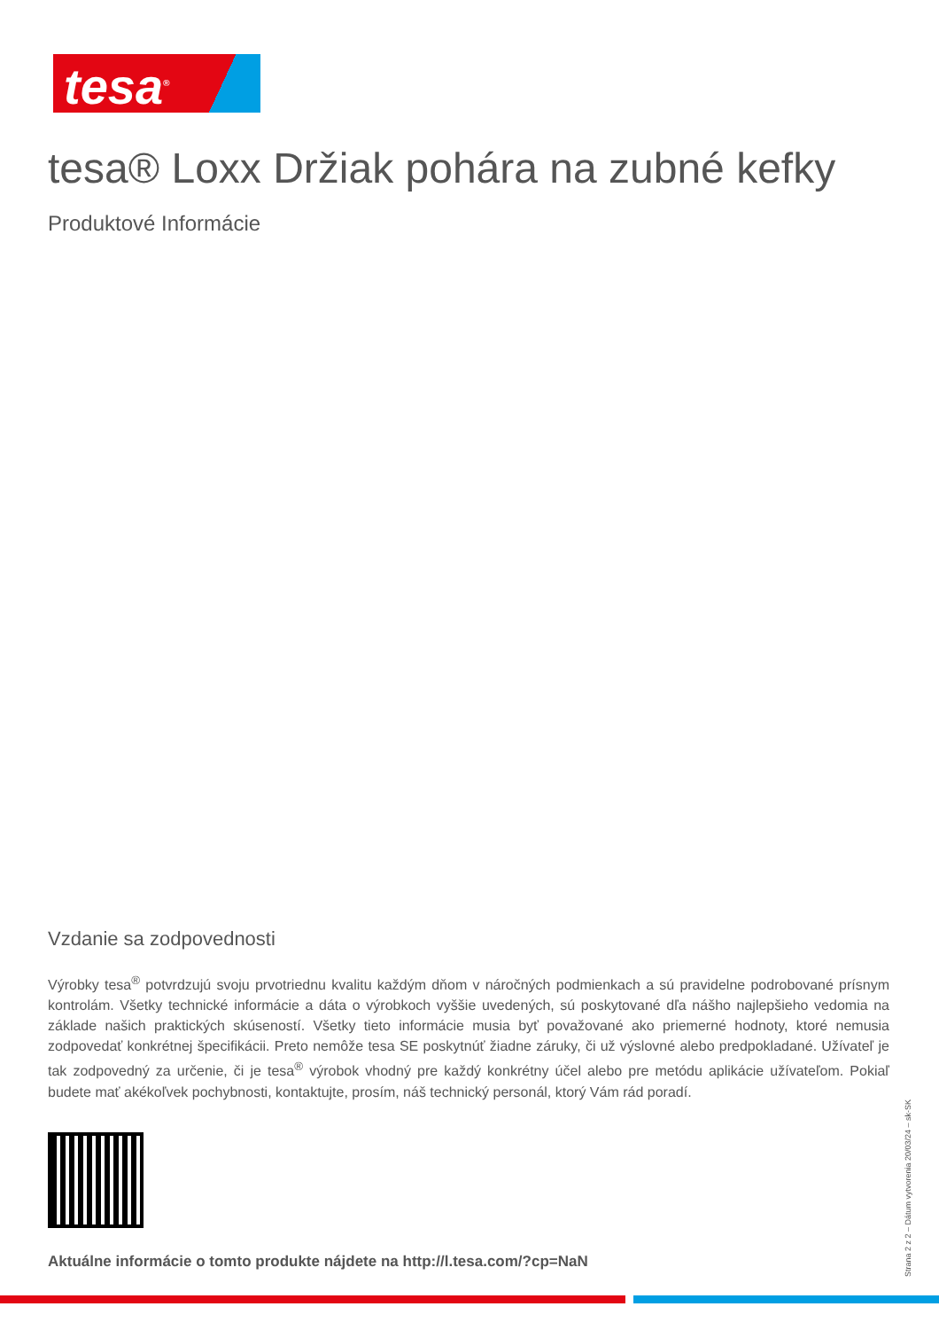tesa<sup>®</sup>
tesa® Loxx Držiak pohára na zubné kefky
Produktové Informácie
Vzdanie sa zodpovednosti
Výrobky tesa<sup>®</sup> potvrdzujú svoju prvotriednu kvalitu každým dňom v náročných podmienkach a sú pravidelne podrobované prísnym kontrolám. Všetky technické informácie a dáta o výrobkoch vyššie uvedených, sú poskytované dľa nášho najlepšieho vedomia na základe našich praktických skúseností. Všetky tieto informácie musia byť považované ako priemerné hodnoty, ktoré nemusia zodpovedať konkrétnej špecifikácii. Preto nemôže tesa SE poskytnúť žiadne záruky, či už výslovné alebo predpokladané. Užívateľ je tak zodpovedný za určenie, či je tesa<sup>®</sup> výrobok vhodný pre každý konkrétny účel alebo pre metódu aplikácie užívateľom. Pokiaľ budete mať akékoľvek pochybnosti, kontaktujte, prosím, náš technický personál, ktorý Vám rád poradí.
Aktuálne informácie o tomto produkte nájdete na http://l.tesa.com/?cp=NaN
Strana 2 z 2 – Dátum vytvorenia 20/03/24 – sk-SK